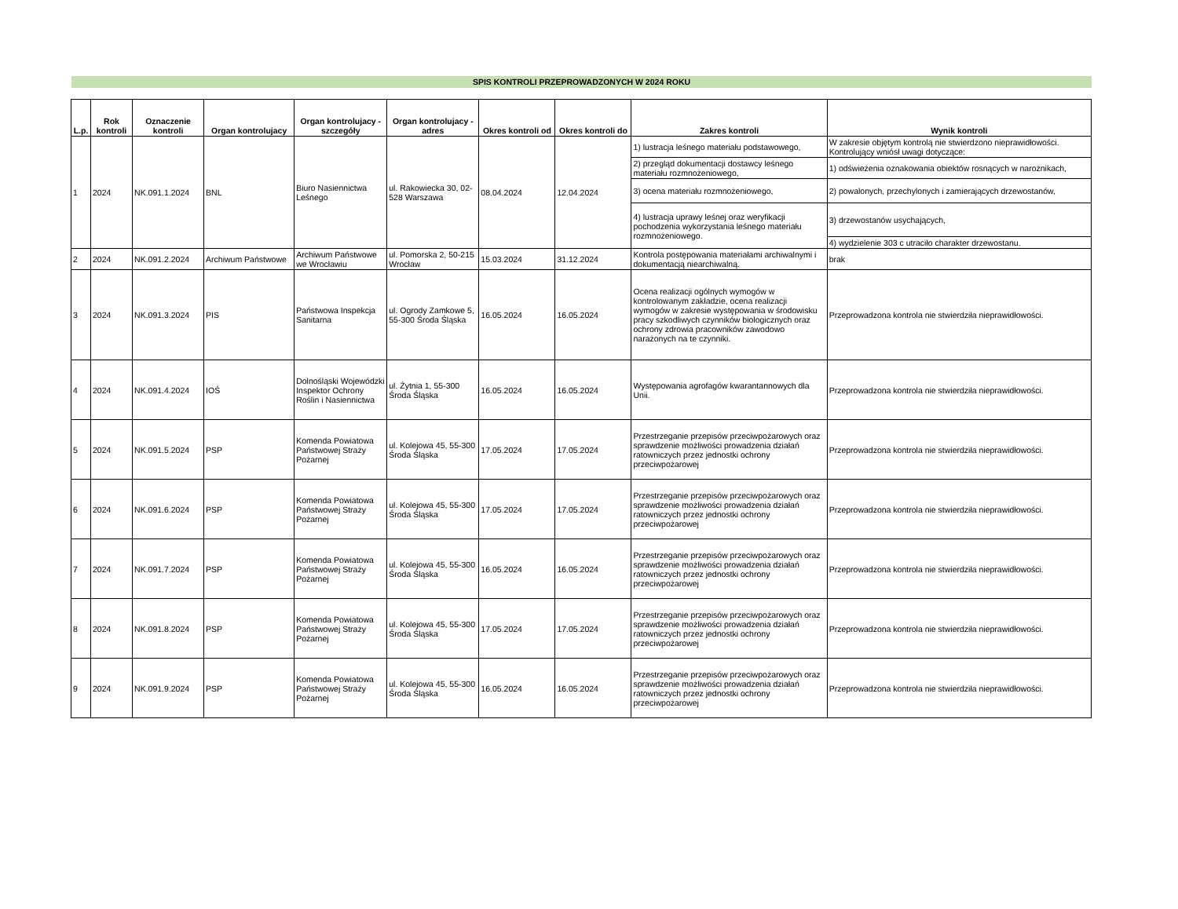SPIS KONTROLI PRZEPROWADZONYCH W 2024 ROKU
| L.p. | Rok kontroli | Oznaczenie kontroli | Organ kontrolujacy | Organ kontrolujacy - szczegóły | Organ kontrolujacy - adres | Okres kontroli od | Okres kontroli do | Zakres kontroli | Wynik kontroli |
| --- | --- | --- | --- | --- | --- | --- | --- | --- | --- |
| 1 | 2024 | NK.091.1.2024 | BNL | Biuro Nasiennictwa Leśnego | ul. Rakowiecka 30, 02-528 Warszawa | 08.04.2024 | 12.04.2024 | 1) lustracja leśnego materiału podstawowego, | W zakresie objętym kontrolą nie stwierdzono nieprawidłowości. Kontrolujący wniósł uwagi dotyczące: |
| | | | | | | | | 2) przegląd dokumentacji dostawcy leśnego materiału rozmnożeniowego, | 1) odświeżenia oznakowania obiektów rosnących w narożnikach, |
| | | | | | | | | 3) ocena materiału rozmnożeniowego, | 2) powalonych, przechylonych i zamierających drzewostanów, |
| | | | | | | | | 4) lustracja uprawy leśnej oraz weryfikacji pochodzenia wykorzystania leśnego materiału rozmnożeniowego. | 3) drzewostanów usychających, |
| | | | | | | | | | 4) wydzielenie 303 c utraciło charakter drzewostanu. |
| 2 | 2024 | NK.091.2.2024 | Archiwum Państwowe | Archiwum Państwowe we Wrocławiu | ul. Pomorska 2, 50-215 Wrocław | 15.03.2024 | 31.12.2024 | Kontrola postępowania materiałami archiwalnymi i dokumentacją niearchiwalną. | brak |
| 3 | 2024 | NK.091.3.2024 | PIS | Państwowa Inspekcja Sanitarna | ul. Ogrody Zamkowe 5, 55-300 Środa Śląska | 16.05.2024 | 16.05.2024 | Ocena realizacji ogólnych wymogów w kontrolowanym zakładzie, ocena realizacji wymogów w zakresie występowania w środowisku pracy szkodliwych czynników biologicznych oraz ochrony zdrowia pracowników zawodowo narażonych na te czynniki. | Przeprowadzona kontrola nie stwierdziła nieprawidłowości. |
| 4 | 2024 | NK.091.4.2024 | IOŚ | Dolnośląski Wojewódzki Inspektor Ochrony Roślin i Nasiennictwa | ul. Żytnia 1, 55-300 Środa Śląska | 16.05.2024 | 16.05.2024 | Występowania agrofagów kwarantannowych dla Unii. | Przeprowadzona kontrola nie stwierdziła nieprawidłowości. |
| 5 | 2024 | NK.091.5.2024 | PSP | Komenda Powiatowa Państwowej Straży Pożarnej | ul. Kolejowa 45, 55-300 Środa Śląska | 17.05.2024 | 17.05.2024 | Przestrzeganie przepisów przeciwpożarowych oraz sprawdzenie możliwości prowadzenia działań ratowniczych przez jednostki ochrony przeciwpożarowej | Przeprowadzona kontrola nie stwierdziła nieprawidłowości. |
| 6 | 2024 | NK.091.6.2024 | PSP | Komenda Powiatowa Państwowej Straży Pożarnej | ul. Kolejowa 45, 55-300 Środa Śląska | 17.05.2024 | 17.05.2024 | Przestrzeganie przepisów przeciwpożarowych oraz sprawdzenie możliwości prowadzenia działań ratowniczych przez jednostki ochrony przeciwpożarowej | Przeprowadzona kontrola nie stwierdziła nieprawidłowości. |
| 7 | 2024 | NK.091.7.2024 | PSP | Komenda Powiatowa Państwowej Straży Pożarnej | ul. Kolejowa 45, 55-300 Środa Śląska | 16.05.2024 | 16.05.2024 | Przestrzeganie przepisów przeciwpożarowych oraz sprawdzenie możliwości prowadzenia działań ratowniczych przez jednostki ochrony przeciwpożarowej | Przeprowadzona kontrola nie stwierdziła nieprawidłowości. |
| 8 | 2024 | NK.091.8.2024 | PSP | Komenda Powiatowa Państwowej Straży Pożarnej | ul. Kolejowa 45, 55-300 Środa Śląska | 17.05.2024 | 17.05.2024 | Przestrzeganie przepisów przeciwpożarowych oraz sprawdzenie możliwości prowadzenia działań ratowniczych przez jednostki ochrony przeciwpożarowej | Przeprowadzona kontrola nie stwierdziła nieprawidłowości. |
| 9 | 2024 | NK.091.9.2024 | PSP | Komenda Powiatowa Państwowej Straży Pożarnej | ul. Kolejowa 45, 55-300 Środa Śląska | 16.05.2024 | 16.05.2024 | Przestrzeganie przepisów przeciwpożarowych oraz sprawdzenie możliwości prowadzenia działań ratowniczych przez jednostki ochrony przeciwpożarowej | Przeprowadzona kontrola nie stwierdziła nieprawidłowości. |